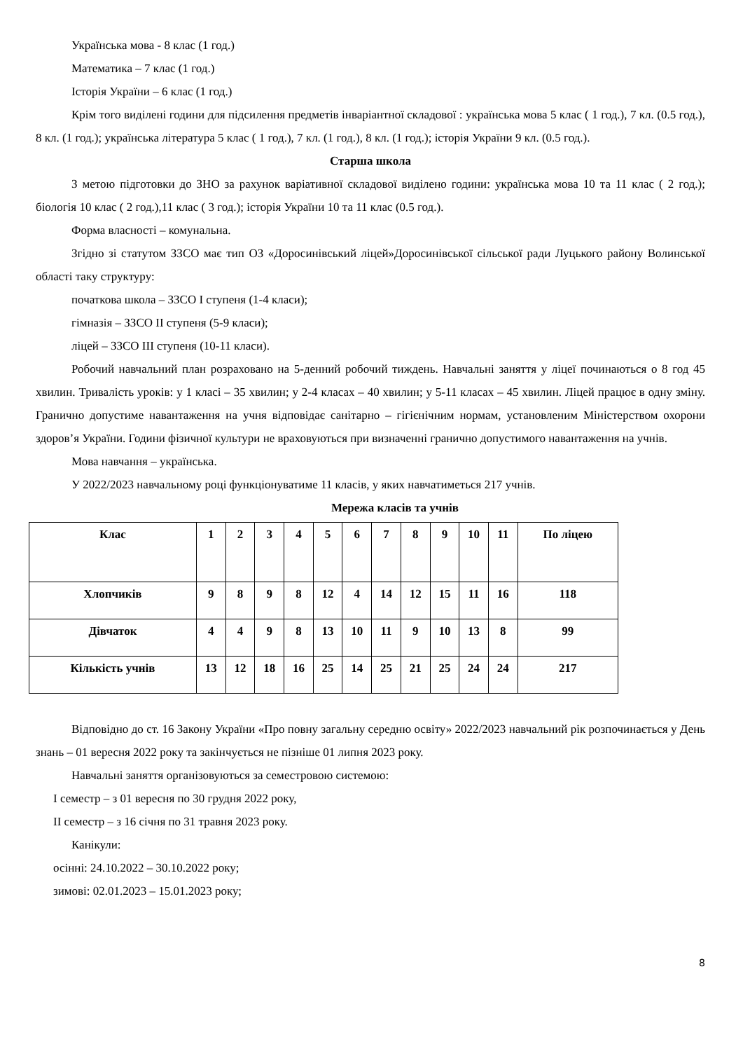Українська мова - 8 клас (1 год.)
Математика – 7 клас (1 год.)
Історія України – 6 клас (1 год.)
Крім того виділені години для підсилення предметів інваріантної складової : українська мова 5 клас ( 1 год.), 7 кл. (0.5 год.), 8 кл. (1 год.); українська література 5 клас ( 1 год.), 7 кл. (1 год.), 8 кл. (1 год.); історія України 9 кл. (0.5 год.).
Старша школа
З метою підготовки до ЗНО за рахунок варіативної складової виділено години: українська мова 10 та 11 клас ( 2 год.); біологія 10 клас ( 2 год.),11 клас ( 3 год.); історія України 10 та 11 клас (0.5 год.).
Форма власності – комунальна.
Згідно зі статутом ЗЗСО має тип ОЗ «Доросинівський ліцей»Доросинівської сільської ради Луцького району Волинської області таку структуру:
початкова школа – ЗЗСО I ступеня (1-4 класи);
гімназія – ЗЗСО II ступеня (5-9 класи);
ліцей – ЗЗСО III ступеня (10-11 класи).
Робочий навчальний план розраховано на 5-денний робочий тиждень. Навчальні заняття у ліцеї починаються о 8 год 45 хвилин. Тривалість уроків: у 1 класі – 35 хвилин; у 2-4 класах – 40 хвилин; у 5-11 класах – 45 хвилин. Ліцей працює в одну зміну. Гранично допустиме навантаження на учня відповідає санітарно – гігієнічним нормам, установленим Міністерством охорони здоров’я України. Години фізичної культури не враховуються при визначенні гранично допустимого навантаження на учнів.
Мова навчання – українська.
У 2022/2023 навчальному році функціонуватиме 11 класів, у яких навчатиметься 217 учнів.
Мережа класів та учнів
| Клас | 1 | 2 | 3 | 4 | 5 | 6 | 7 | 8 | 9 | 10 | 11 | По ліцею |
| --- | --- | --- | --- | --- | --- | --- | --- | --- | --- | --- | --- | --- |
| Хлопчиків | 9 | 8 | 9 | 8 | 12 | 4 | 14 | 12 | 15 | 11 | 16 | 118 |
| Дівчаток | 4 | 4 | 9 | 8 | 13 | 10 | 11 | 9 | 10 | 13 | 8 | 99 |
| Кількість учнів | 13 | 12 | 18 | 16 | 25 | 14 | 25 | 21 | 25 | 24 | 24 | 217 |
Відповідно до ст. 16 Закону України «Про повну загальну середню освіту» 2022/2023 навчальний рік розпочинається у День знань – 01 вересня 2022 року та закінчується не пізніше 01 липня 2023 року.
Навчальні заняття організовуються за семестровою системою:
I семестр – з 01 вересня по 30 грудня 2022 року,
II семестр – з 16 січня по 31 травня 2023 року.
Канікули:
осінні: 24.10.2022 – 30.10.2022 року;
зимові: 02.01.2023 – 15.01.2023 року;
8